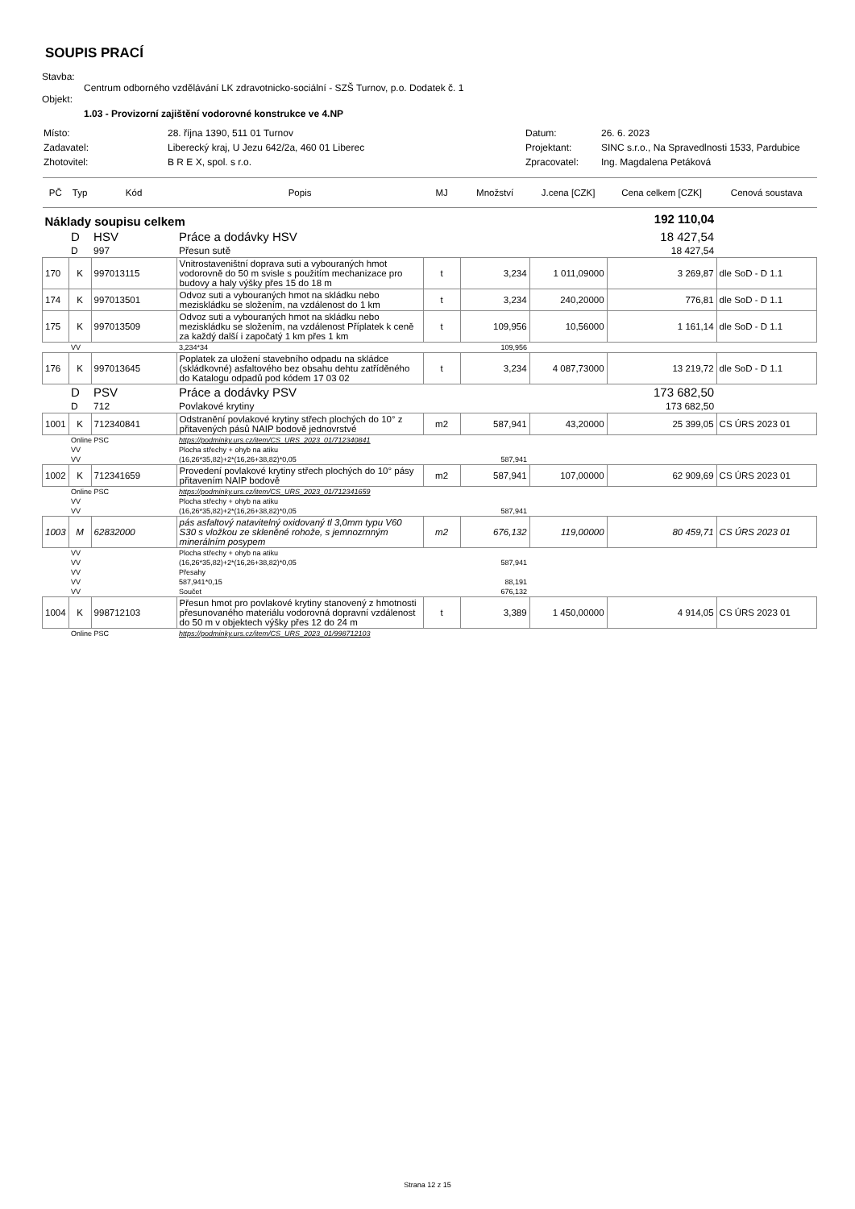SOUPIS PRACÍ
Stavba:
Centrum odborného vzdělávání LK zdravotnicko-sociální - SZŠ Turnov, p.o. Dodatek č. 1
Objekt:
1.03 - Provizorní zajištění vodorovné konstrukce ve 4.NP
| Místo: | 28. října 1390, 511 01 Turnov | Datum: | 26. 6. 2023 |
| Zadavatel: | Liberecký kraj, U Jezu 642/2a, 460 01 Liberec | Projektant: | SINC s.r.o., Na Spravedlnosti 1533, Pardubice |
| Zhotovitel: | B R E X, spol. s r.o. | Zpracovatel: | Ing. Magdalena Petáková |
| PČ | Typ | Kód | Popis | MJ | Množství | J.cena [CZK] | Cena celkem [CZK] | Cenová soustava |
| --- | --- | --- | --- | --- | --- | --- | --- | --- |
| Náklady soupisu celkem | | | | | | | 192 110,04 | |
| | D | HSV | Práce a dodávky HSV | | | | 18 427,54 | |
| | D | 997 | Přesun sutě | | | | 18 427,54 | |
| 170 | K | 997013115 | Vnitrostaveništní doprava suti a vybouraných hmot vodorovně do 50 m svisle s použitím mechanizace pro budovy a haly výšky přes 15 do 18 m | t | 3,234 | 1 011,09000 | 3 269,87 | dle SoD - D 1.1 |
| 174 | K | 997013501 | Odvoz suti a vybouraných hmot na skládku nebo meziskládku se složením, na vzdálenost do 1 km | t | 3,234 | 240,20000 | 776,81 | dle SoD - D 1.1 |
| 175 | K | 997013509 | Odvoz suti a vybouraných hmot na skládku nebo meziskládku se složením, na vzdálenost Příplatek k ceně za každý další i započatý 1 km přes 1 km | t | 109,956 | 10,56000 | 1 161,14 | dle SoD - D 1.1 |
| | VV | | 3,234*34 | | 109,956 | | | |
| 176 | K | 997013645 | Poplatek za uložení stavebního odpadu na skládce (skládkovné) asfaltového bez obsahu dehtu zatříděného do Katalogu odpadů pod kódem 17 03 02 | t | 3,234 | 4 087,73000 | 13 219,72 | dle SoD - D 1.1 |
| | D | PSV | Práce a dodávky PSV | | | | 173 682,50 | |
| | D | 712 | Povlakové krytiny | | | | 173 682,50 | |
| 1001 | K | 712340841 | Odstranění povlakové krytiny střech plochých do 10° z přitavených pásů NAIP bodově jednovrstvé | m2 | 587,941 | 43,20000 | 25 399,05 | CS ÚRS 2023 01 |
| | Online PSC | | https://podminky.urs.cz/item/CS_URS_2023_01/712340841 | | | | | |
| | VV | | Plocha střechy + ohyb na atiku | | | | | |
| | VV | | (16,26*35,82)+2*(16,26+38,82)*0,05 | | 587,941 | | | |
| 1002 | K | 712341659 | Provedení povlakové krytiny střech plochých do 10° pásy přitavením NAIP bodově | m2 | 587,941 | 107,00000 | 62 909,69 | CS ÚRS 2023 01 |
| | Online PSC | | https://podminky.urs.cz/item/CS_URS_2023_01/712341659 | | | | | |
| | VV | | Plocha střechy + ohyb na atiku | | | | | |
| | VV | | (16,26*35,82)+2*(16,26+38,82)*0,05 | | 587,941 | | | |
| 1003 | M | 62832000 | pás asfaltový natavitelný oxidovaný tl 3,0mm typu V60 S30 s vložkou ze skleněné rohože, s jemnozrnným minerálním posypem | m2 | 676,132 | 119,00000 | 80 459,71 | CS ÚRS 2023 01 |
| | VV | | Plocha střechy + ohyb na atiku | | | | | |
| | VV | | (16,26*35,82)+2*(16,26+38,82)*0,05 | | 587,941 | | | |
| | VV | | Přesahy | | | | | |
| | VV | | 587,941*0,15 | | 88,191 | | | |
| | VV | | Součet | | 676,132 | | | |
| 1004 | K | 998712103 | Přesun hmot pro povlakové krytiny stanovený z hmotnosti přesunovaného materiálu vodorovná dopravní vzdálenost do 50 m v objektech výšky přes 12 do 24 m | t | 3,389 | 1 450,00000 | 4 914,05 | CS ÚRS 2023 01 |
| | Online PSC | | https://podminky.urs.cz/item/CS_URS_2023_01/998712103 | | | | | |
Strana 12 z 15